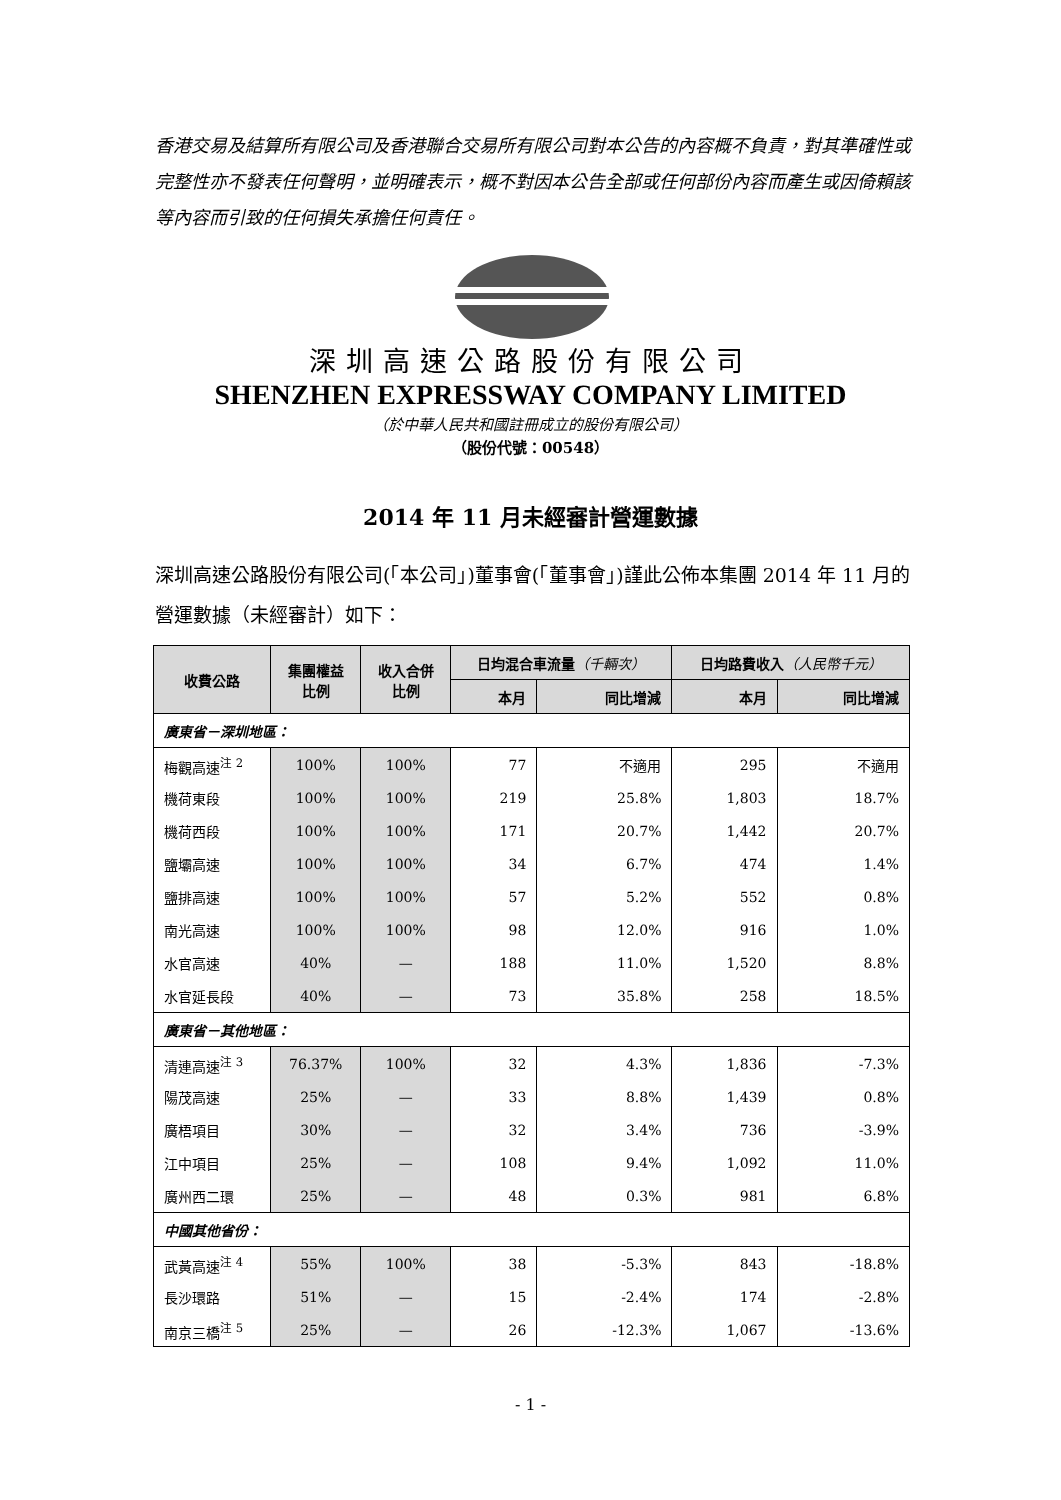香港交易及結算所有限公司及香港聯合交易所有限公司對本公告的內容概不負責，對其準確性或完整性亦不發表任何聲明，並明確表示，概不對因本公告全部或任何部份內容而產生或因倚賴該等內容而引致的任何損失承擔任何責任。
深圳高速公路股份有限公司
SHENZHEN EXPRESSWAY COMPANY LIMITED
（於中華人民共和國註冊成立的股份有限公司）
（股份代號：00548）
2014 年 11 月未經審計營運數據
深圳高速公路股份有限公司(「本公司」)董事會(「董事會」)謹此公佈本集團 2014 年 11 月的營運數據（未經審計）如下：
| 收費公路 | 集團權益 比例 | 收入合併 比例 | 日均混合車流量 （千輛次） | | 日均路費收入 （人民幣千元） | |
| --- | --- | --- | --- | --- | --- | --- |
| | | | 本月 | 同比增減 | 本月 | 同比增減 |
| 廣東省－深圳地區： | | | | | | |
| 梅觀高速<sup>注 2</sup> | 100% | 100% | 77 | 不適用 | 295 | 不適用 |
| 機荷東段 | 100% | 100% | 219 | 25.8% | 1,803 | 18.7% |
| 機荷西段 | 100% | 100% | 171 | 20.7% | 1,442 | 20.7% |
| 鹽壩高速 | 100% | 100% | 34 | 6.7% | 474 | 1.4% |
| 鹽排高速 | 100% | 100% | 57 | 5.2% | 552 | 0.8% |
| 南光高速 | 100% | 100% | 98 | 12.0% | 916 | 1.0% |
| 水官高速 | 40% | — | 188 | 11.0% | 1,520 | 8.8% |
| 水官延長段 | 40% | — | 73 | 35.8% | 258 | 18.5% |
| 廣東省－其他地區： | | | | | | |
| 清連高速<sup>注 3</sup> | 76.37% | 100% | 32 | 4.3% | 1,836 | -7.3% |
| 陽茂高速 | 25% | — | 33 | 8.8% | 1,439 | 0.8% |
| 廣梧項目 | 30% | — | 32 | 3.4% | 736 | -3.9% |
| 江中項目 | 25% | — | 108 | 9.4% | 1,092 | 11.0% |
| 廣州西二環 | 25% | — | 48 | 0.3% | 981 | 6.8% |
| 中國其他省份： | | | | | | |
| 武黃高速<sup>注 4</sup> | 55% | 100% | 38 | -5.3% | 843 | -18.8% |
| 長沙環路 | 51% | — | 15 | -2.4% | 174 | -2.8% |
| 南京三橋<sup>注 5</sup> | 25% | — | 26 | -12.3% | 1,067 | -13.6% |
- 1 -